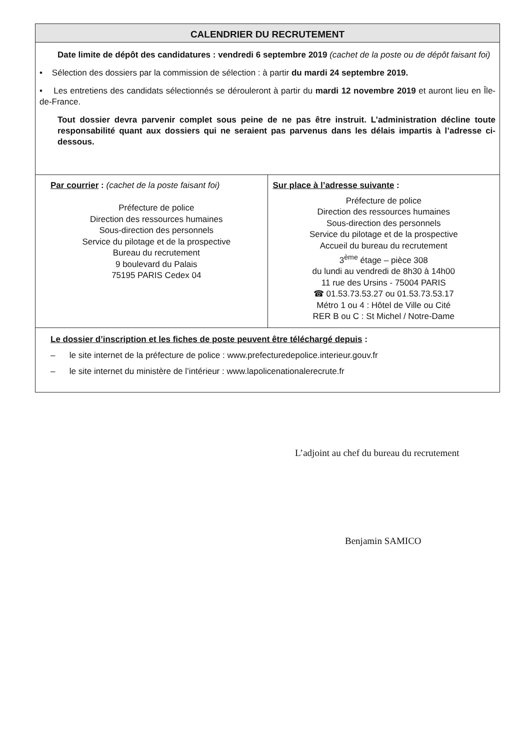CALENDRIER DU RECRUTEMENT
Date limite de dépôt des candidatures : vendredi 6 septembre 2019 (cachet de la poste ou de dépôt faisant foi)
• Sélection des dossiers par la commission de sélection : à partir du mardi 24 septembre 2019.
• Les entretiens des candidats sélectionnés se dérouleront à partir du mardi 12 novembre 2019 et auront lieu en Île-de-France.
Tout dossier devra parvenir complet sous peine de ne pas être instruit. L’administration décline toute responsabilité quant aux dossiers qui ne seraient pas parvenus dans les délais impartis à l’adresse ci-dessous.
| Par courrier : (cachet de la poste faisant foi) Préfecture de police Direction des ressources humaines Sous-direction des personnels Service du pilotage et de la prospective Bureau du recrutement 9 boulevard du Palais 75195 PARIS Cedex 04 | Sur place à l’adresse suivante : Préfecture de police Direction des ressources humaines Sous-direction des personnels Service du pilotage et de la prospective Accueil du bureau du recrutement 3<sup>ème</sup> étage – pièce 308 du lundi au vendredi de 8h30 à 14h00 11 rue des Ursins - 75004 PARIS ☎ 01.53.73.53.27 ou 01.53.73.53.17 Métro 1 ou 4 : Hôtel de Ville ou Cité RER B ou C : St Michel / Notre-Dame |
Le dossier d’inscription et les fiches de poste peuvent être téléchargé depuis :
– le site internet de la préfecture de police : www.prefecturedepolice.interieur.gouv.fr
– le site internet du ministère de l’intérieur : www.lapolicenationalerecrute.fr
L’adjoint au chef du bureau du recrutement
Benjamin SAMICO